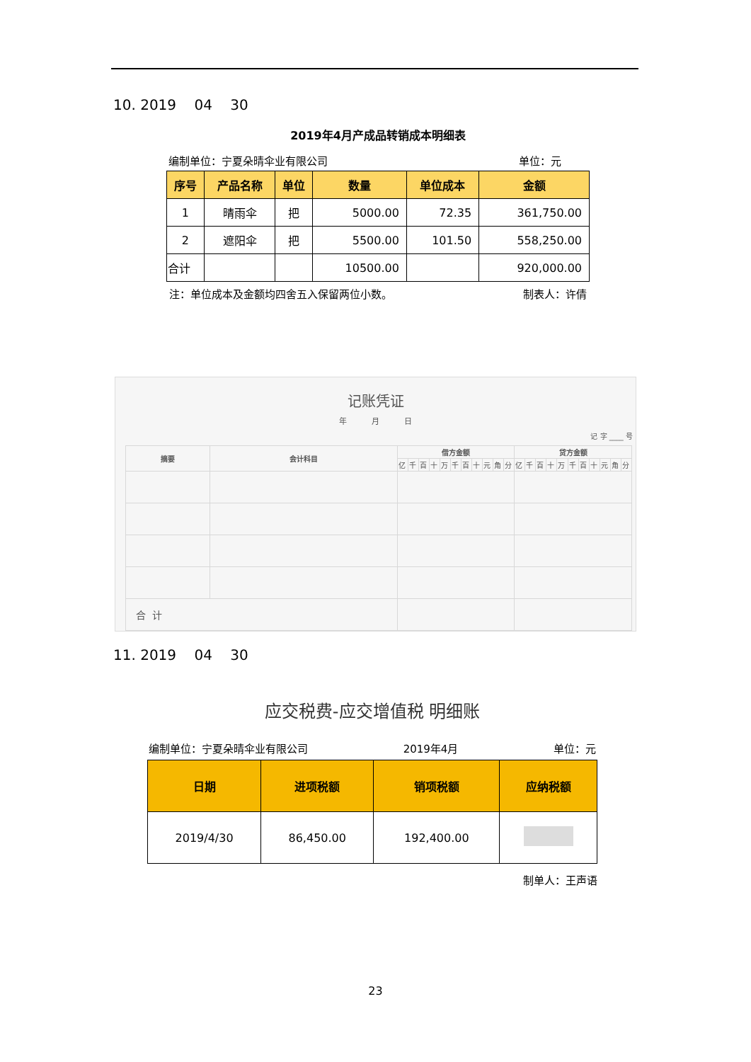10. 2019 04 30
2019年4月产成品转销成本明细表
编制单位：宁夏朵晴伞业有限公司 单位：元
| 序号 | 产品名称 | 单位 | 数量 | 单位成本 | 金额 |
| --- | --- | --- | --- | --- | --- |
| 1 | 晴雨伞 | 把 | 5000.00 | 72.35 | 361,750.00 |
| 2 | 遮阳伞 | 把 | 5500.00 | 101.50 | 558,250.00 |
| 合计 | | | 10500.00 | | 920,000.00 |
注：单位成本及金额均四舍五入保留两位小数。 制表人：许倩
记账凭证
年 月 日
记 字 ____ 号
| 摘要 | 会计科目 | 借方金额 | | | | | | | | | | | 贷方金额 | | | | | | | | | | |
| --- | --- | --- | --- | --- | --- | --- | --- | --- | --- | --- | --- | --- | --- | --- | --- | --- | --- | --- | --- | --- | --- | --- | --- |
| | | 亿 | 千 | 百 | 十 | 万 | 千 | 百 | 十 | 元 | 角 | 分 | 亿 | 千 | 百 | 十 | 万 | 千 | 百 | 十 | 元 | 角 | 分 |
| 合 计 | | | | | | | | | | | | | | | | | | | | | | | |
11. 2019 04 30
应交税费-应交增值税 明细账
编制单位：宁夏朵晴伞业有限公司 2019年4月 单位：元
| 日期 | 进项税额 | 销项税额 | 应纳税额 |
| --- | --- | --- | --- |
| 2019/4/30 | 86,450.00 | 192,400.00 | |
制单人：王声语
23